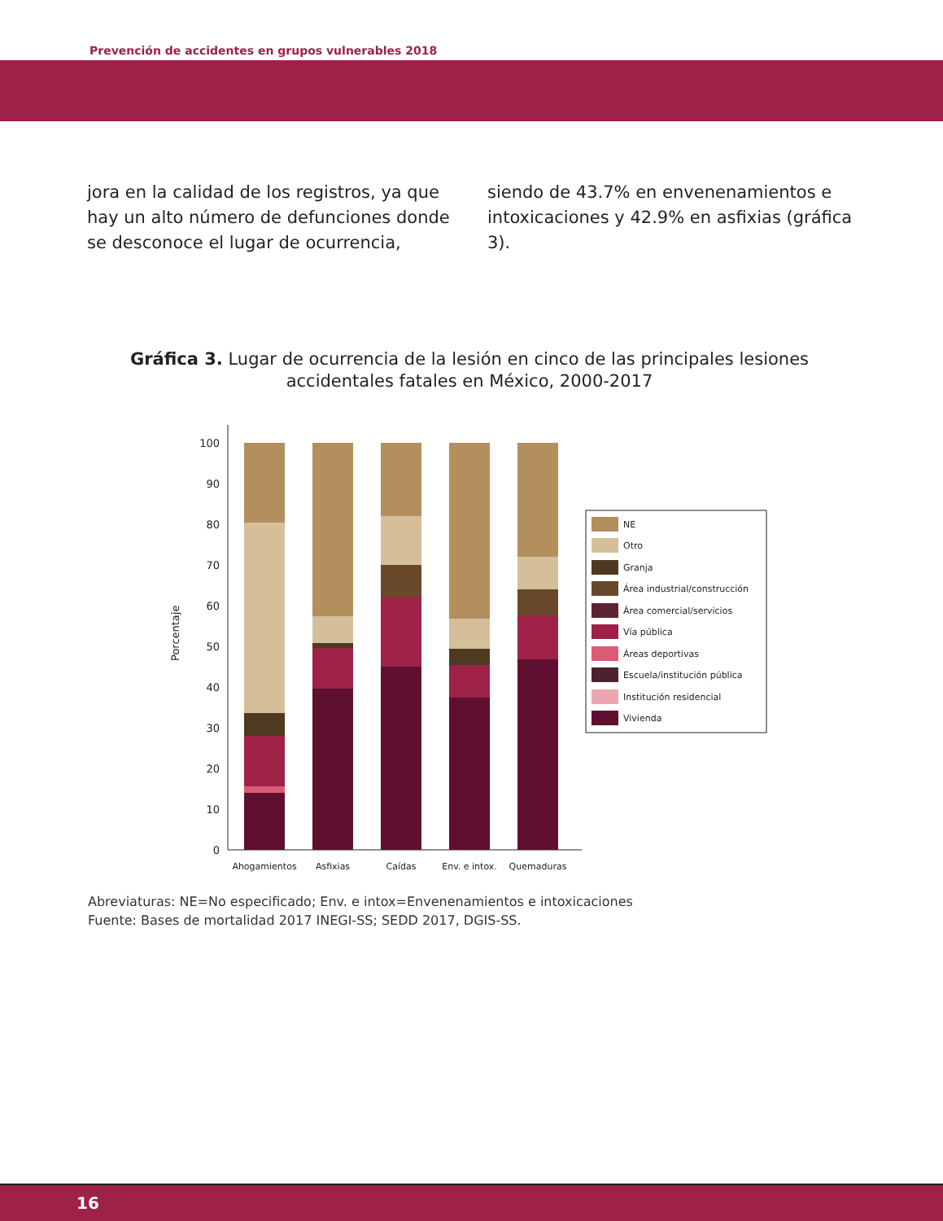Prevención de accidentes en grupos vulnerables 2018
jora en la calidad de los registros, ya que hay un alto número de defunciones donde se desconoce el lugar de ocurrencia,
siendo de 43.7% en envenenamientos e intoxicaciones y 42.9% en asfixias (gráfica 3).
Gráfica 3. Lugar de ocurrencia de la lesión en cinco de las principales lesiones accidentales fatales en México, 2000-2017
Porcentaje
0
10
20
30
40
50
60
70
80
90
100
Ahogamientos
Asfixias
Caídas
Env. e intox.
Quemaduras
NE
Otro
Granja
Área industrial/construcción
Área comercial/servicios
Vía pública
Áreas deportivas
Escuela/institución pública
Institución residencial
Vivienda
Abreviaturas: NE=No especificado; Env. e intox=Envenenamientos e intoxicaciones
Fuente: Bases de mortalidad 2017 INEGI-SS; SEDD 2017, DGIS-SS.
16